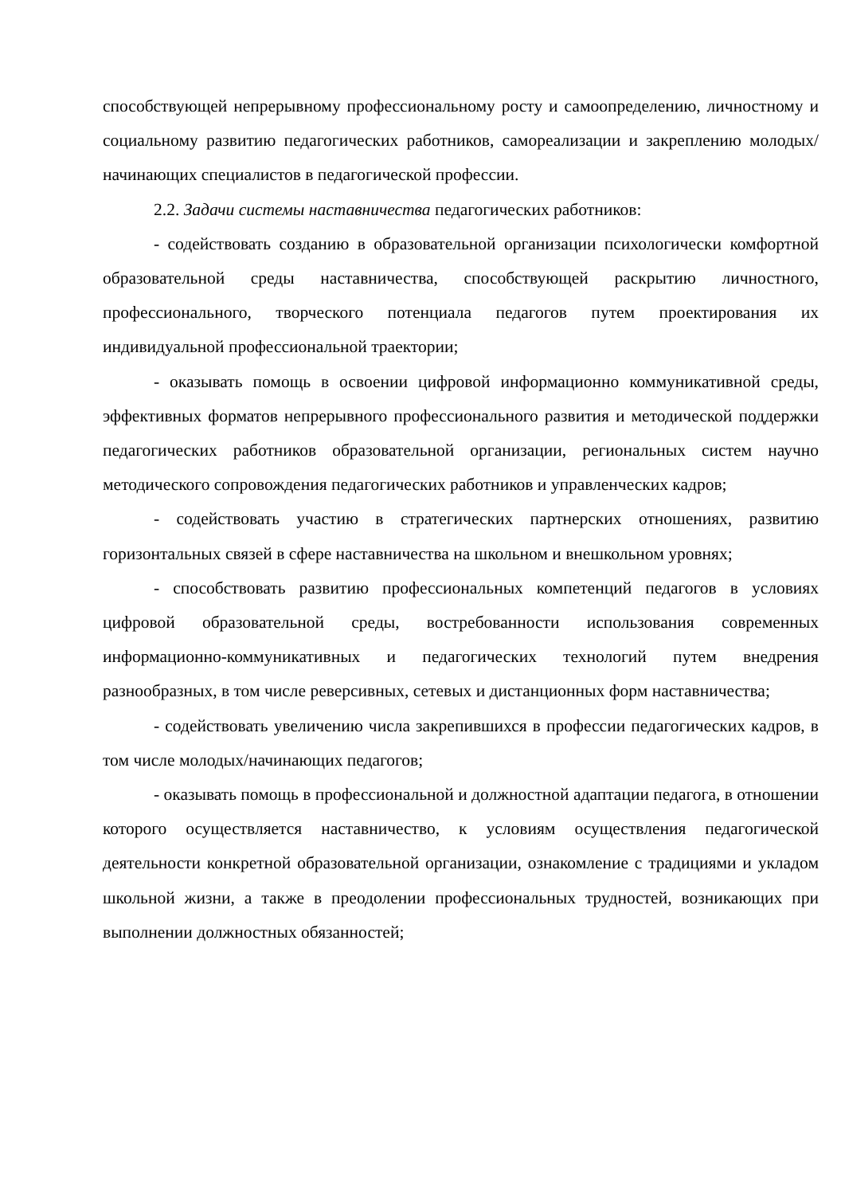способствующей непрерывному профессиональному росту и самоопределению, личностному и социальному развитию педагогических работников, самореализации и закреплению молодых/начинающих специалистов в педагогической профессии.
2.2. Задачи системы наставничества педагогических работников:
- содействовать созданию в образовательной организации психологически комфортной образовательной среды наставничества, способствующей раскрытию личностного, профессионального, творческого потенциала педагогов путем проектирования их индивидуальной профессиональной траектории;
- оказывать помощь в освоении цифровой информационно коммуникативной среды, эффективных форматов непрерывного профессионального развития и методической поддержки педагогических работников образовательной организации, региональных систем научно методического сопровождения педагогических работников и управленческих кадров;
- содействовать участию в стратегических партнерских отношениях, развитию горизонтальных связей в сфере наставничества на школьном и внешкольном уровнях;
- способствовать развитию профессиональных компетенций педагогов в условиях цифровой образовательной среды, востребованности использования современных информационно-коммуникативных и педагогических технологий путем внедрения разнообразных, в том числе реверсивных, сетевых и дистанционных форм наставничества;
- содействовать увеличению числа закрепившихся в профессии педагогических кадров, в том числе молодых/начинающих педагогов;
- оказывать помощь в профессиональной и должностной адаптации педагога, в отношении которого осуществляется наставничество, к условиям осуществления педагогической деятельности конкретной образовательной организации, ознакомление с традициями и укладом школьной жизни, а также в преодолении профессиональных трудностей, возникающих при выполнении должностных обязанностей;